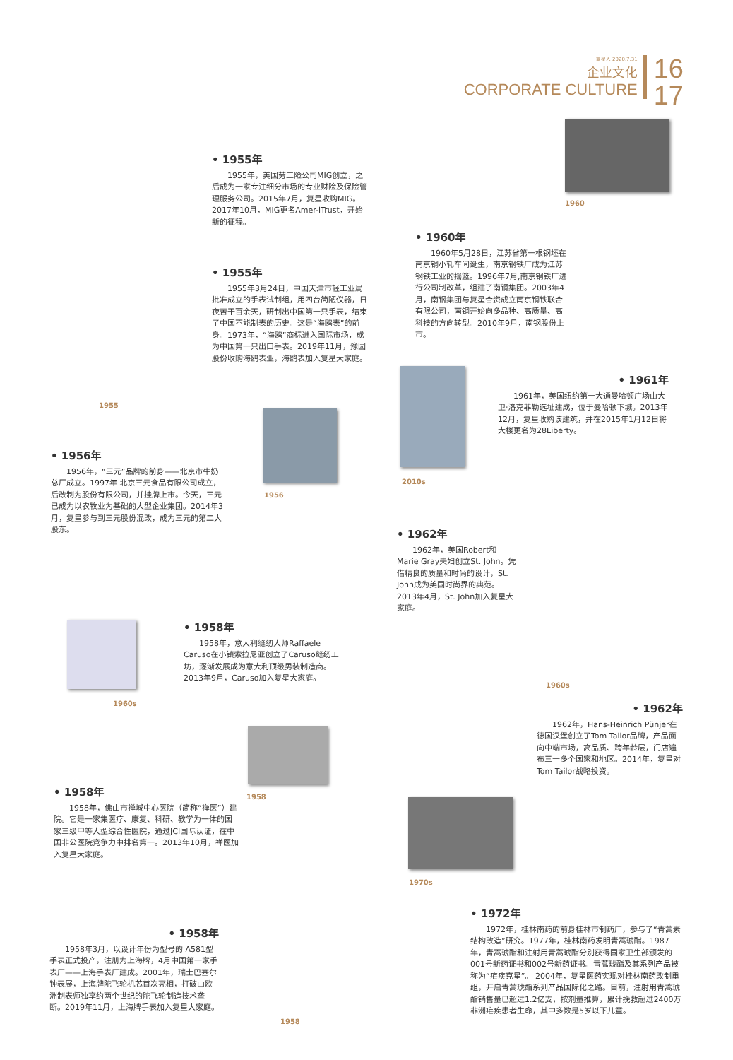复星人 2020.7.31
企业文化
CORPORATE CULTURE
16
17
• 1955年
1955年，美国劳工险公司MIG创立，之后成为一家专注细分市场的专业财险及保险管理服务公司。2015年7月，复星收购MIG。2017年10月，MIG更名Amer-iTrust，开始新的征程。
• 1955年
1955年3月24日，中国天津市轻工业局批准成立的手表试制组，用四台简陋仪器，日夜苦干百余天，研制出中国第一只手表，结束了中国不能制表的历史。这是“海鸥表”的前身。1973年，“海鸥”商标进入国际市场，成为中国第一只出口手表。2019年11月，豫园股份收购海鸥表业，海鸥表加入复星大家庭。
1960
• 1960年
1960年5月28日，江苏省第一根钢坯在南京钢小轧车间诞生，南京钢铁厂成为江苏钢铁工业的摇篮。1996年7月,南京钢铁厂进行公司制改革，组建了南钢集团。2003年4月，南钢集团与复星合资成立南京钢铁联合有限公司，南钢开始向多品种、高质量、高科技的方向转型。2010年9月，南钢股份上市。
1955
1956
2010s
• 1961年
1961年，美国纽约第一大通曼哈顿广场由大卫·洛克菲勒选址建成，位于曼哈顿下城。2013年12月，复星收购该建筑，并在2015年1月12日将大楼更名为28Liberty。
• 1956年
1956年，“三元”品牌的前身——北京市牛奶总厂成立。1997年 北京三元食品有限公司成立，后改制为股份有限公司，并挂牌上市。今天，三元已成为以农牧业为基础的大型企业集团。2014年3月，复星参与到三元股份混改，成为三元的第二大股东。
• 1962年
1962年，美国Robert和Marie Gray夫妇创立St. John。凭借精良的质量和时尚的设计，St. John成为美国时尚界的典范。2013年4月，St. John加入复星大家庭。
1960s
• 1958年
1958年，意大利缝纫大师Raffaele Caruso在小镇索拉尼亚创立了Caruso缝纫工坊，逐渐发展成为意大利顶级男装制造商。2013年9月，Caruso加入复星大家庭。
1960s
• 1962年
1962年，Hans-Heinrich Pünjer在德国汉堡创立了Tom Tailor品牌，产品面向中端市场，高品质、跨年龄层，门店遍布三十多个国家和地区。2014年，复星对Tom Tailor战略投资。
1958
• 1958年
1958年，佛山市禅城中心医院（简称“禅医”）建院。它是一家集医疗、康复、科研、教学为一体的国家三级甲等大型综合性医院，通过JCI国际认证，在中国非公医院竞争力中排名第一。2013年10月，禅医加入复星大家庭。
1970s
• 1972年
1972年，桂林南药的前身桂林市制药厂，参与了“青蒿素结构改造”研究。1977年，桂林南药发明青蒿琥酯。1987年，青蒿琥酯和注射用青蒿琥酯分别获得国家卫生部颁发的001号新药证书和002号新药证书。青蒿琥酯及其系列产品被称为“疟疾克星”。 2004年，复星医药实现对桂林南药改制重组，开启青蒿琥酯系列产品国际化之路。目前，注射用青蒿琥酯销售量已超过1.2亿支，按剂量推算，累计挽救超过2400万非洲疟疾患者生命，其中多数是5岁以下儿童。
• 1958年
1958年3月，以设计年份为型号的 A581型手表正式投产，注册为上海牌，4月中国第一家手表厂——上海手表厂建成。2001年，瑞士巴塞尔钟表展，上海牌陀飞轮机芯首次亮相，打破由欧洲制表师独享约两个世纪的陀飞轮制造技术垄断。2019年11月，上海牌手表加入复星大家庭。
1958